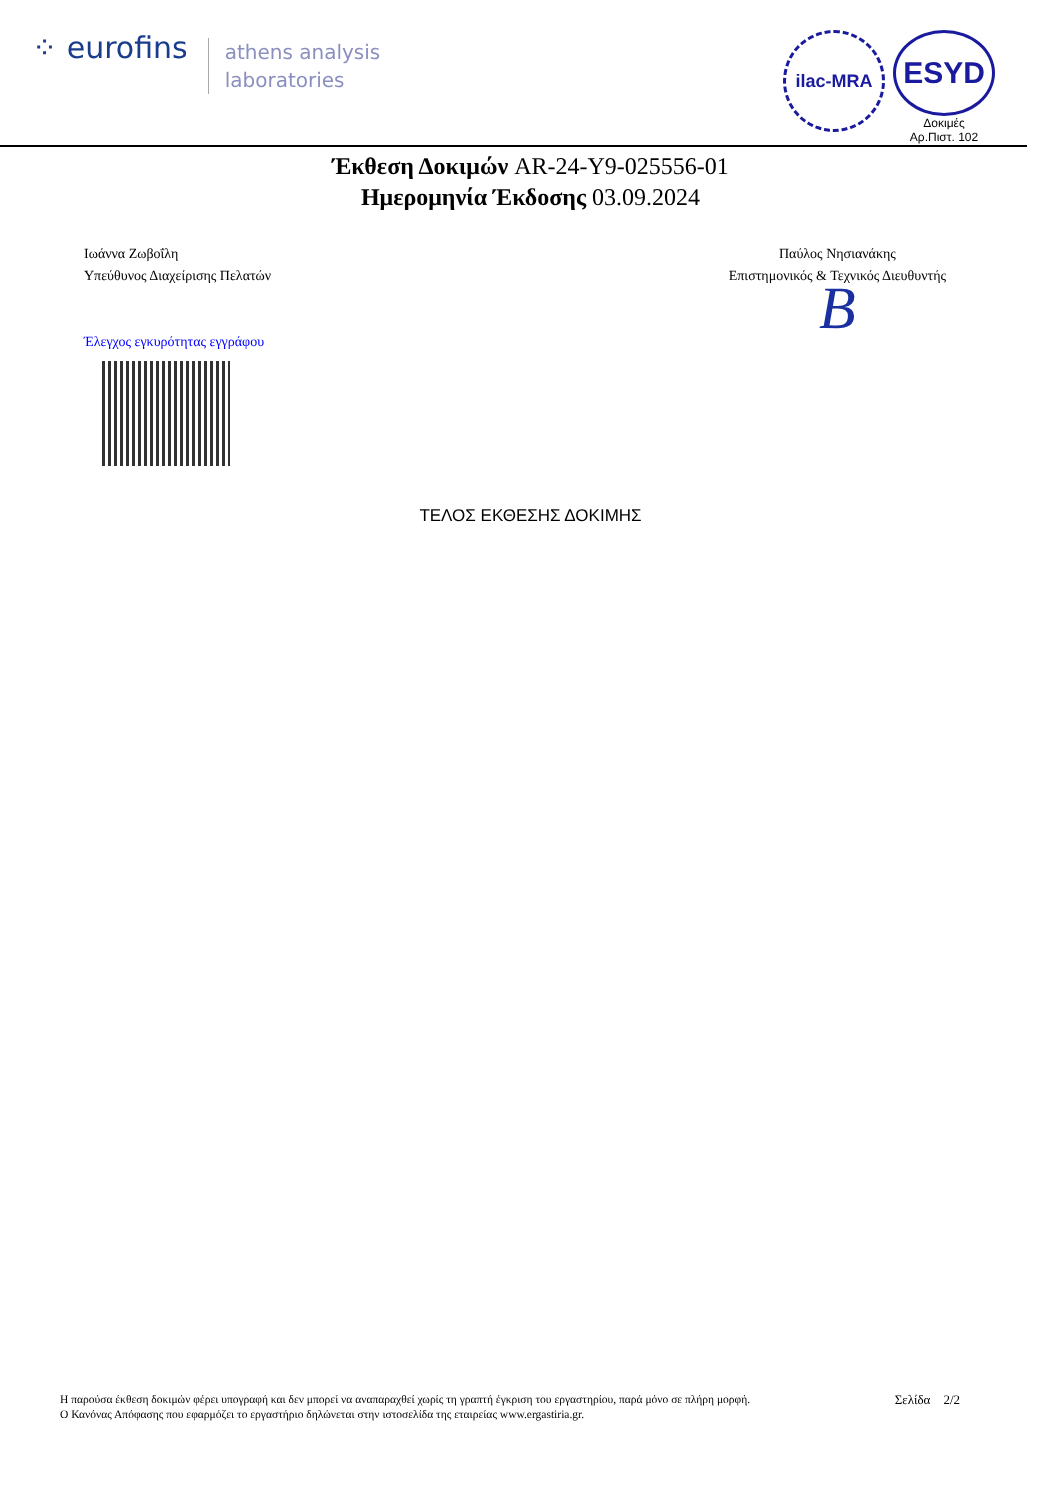⁘ eurofins
athens analysis
laboratories
ilac-MRA
ESYD
Δοκιμές
Αρ.Πιστ. 102
Έκθεση Δοκιμών AR-24-Y9-025556-01
Ημερομηνία Έκδοσης 03.09.2024
Ιωάννα Ζωβοΐλη
Υπεύθυνος Διαχείρισης Πελατών
Έλεγχος εγκυρότητας εγγράφου
Παύλος Νησιανάκης
Επιστημονικός & Τεχνικός Διευθυντής
B
ΤΕΛΟΣ ΕΚΘΕΣΗΣ ΔΟΚΙΜΗΣ
Η παρούσα έκθεση δοκιμών φέρει υπογραφή και δεν μπορεί να αναπαραχθεί χωρίς τη γραπτή έγκριση του εργαστηρίου, παρά μόνο σε πλήρη μορφή.
Ο Κανόνας Απόφασης που εφαρμόζει το εργαστήριο δηλώνεται στην ιστοσελίδα της εταιρείας www.ergastiria.gr.
Σελίδα 2/2